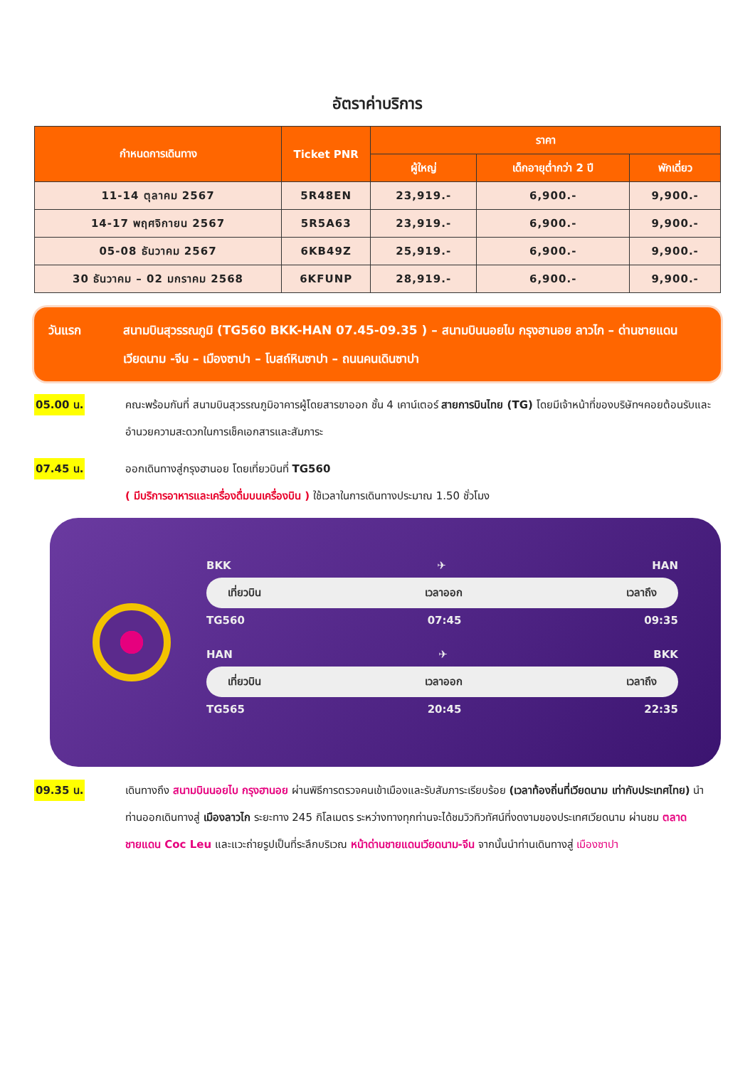อัตราค่าบริการ
| กำหนดการเดินทาง | Ticket PNR | ราคา | | |
| --- | --- | --- | --- | --- |
| | | ผู้ใหญ่ | เด็กอายุต่ำกว่า 2 ปี | พักเดี่ยว |
| 11-14 ตุลาคม 2567 | 5R48EN | 23,919.- | 6,900.- | 9,900.- |
| 14-17 พฤศจิกายน 2567 | 5R5A63 | 23,919.- | 6,900.- | 9,900.- |
| 05-08 ธันวาคม 2567 | 6KB49Z | 25,919.- | 6,900.- | 9,900.- |
| 30 ธันวาคม – 02 มกราคม 2568 | 6KFUNP | 28,919.- | 6,900.- | 9,900.- |
วันแรก สนามบินสุวรรณภูมิ (TG560 BKK-HAN 07.45-09.35 ) – สนามบินนอยไบ กรุงฮานอย ลาวไก – ด่านชายแดนเวียดนาม -จีน – เมืองซาปา – โบสถ์หินซาปา – ถนนคนเดินซาปา
05.00 น.
คณะพร้อมกันที่ สนามบินสุวรรณภูมิอาคารผู้โดยสารขาออก ชั้น 4 เคาน์เตอร์ สายการบินไทย (TG) โดยมีเจ้าหน้าที่ของบริษัทฯคอยต้อนรับและอำนวยความสะดวกในการเช็คเอกสารและสัมภาระ
07.45 น.
ออกเดินทางสู่กรุงฮานอย โดยเที่ยวบินที่ TG560
( มีบริการอาหารและเครื่องดื่มบนเครื่องบิน ) ใช้เวลาในการเดินทางประมาณ 1.50 ชั่วโมง
BKK ✈ HAN
เที่ยวบิน เวลาออก เวลาถึง
TG560 07:45 09:35
HAN ✈ BKK
เที่ยวบิน เวลาออก เวลาถึง
TG565 20:45 22:35
09.35 น.
เดินทางถึง สนามบินนอยไบ กรุงฮานอย ผ่านพิธีการตรวจคนเข้าเมืองและรับสัมภาระเรียบร้อย (เวลาท้องถิ่นที่เวียดนาม เท่ากับประเทศไทย) นำท่านออกเดินทางสู่ เมืองลาวไก ระยะทาง 245 กิโลเมตร ระหว่างทางทุกท่านจะได้ชมวิวทิวทัศน์ที่งดงามของประเทศเวียดนาม ผ่านชม ตลาดชายแดน Coc Leu และแวะถ่ายรูปเป็นที่ระลึกบริเวณ หน้าด่านชายแดนเวียดนาม-จีน จากนั้นนำท่านเดินทางสู่ เมืองซาปา